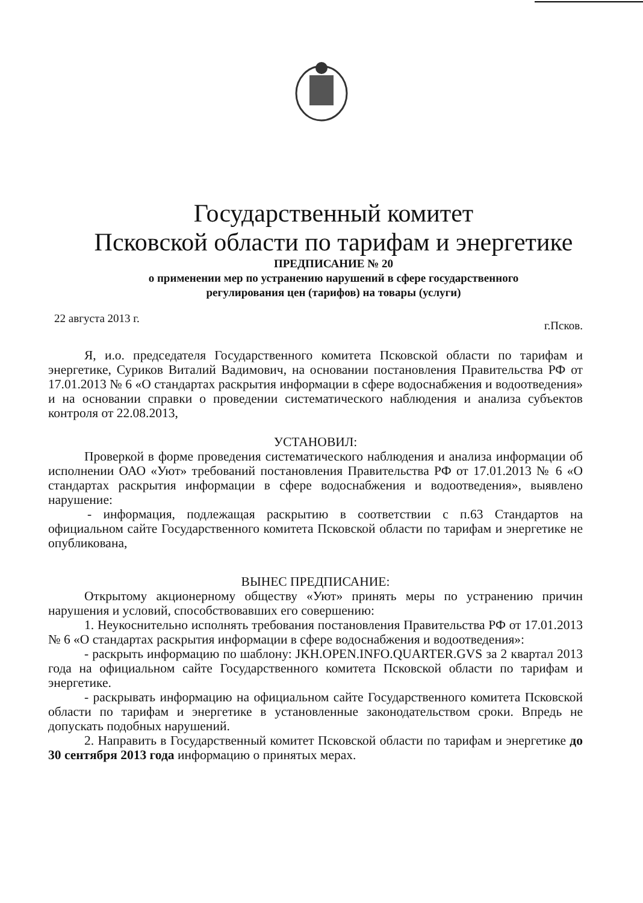Государственный комитет
Псковской области по тарифам и энергетике
ПРЕДПИСАНИЕ № 20
о применении мер по устранению нарушений в сфере государственного
регулирования цен (тарифов) на товары (услуги)
22 августа 2013 г. г.Псков.
Я, и.о. председателя Государственного комитета Псковской области по тарифам и энергетике, Суриков Виталий Вадимович, на основании постановления Правительства РФ от 17.01.2013 № 6 «О стандартах раскрытия информации в сфере водоснабжения и водоотведения» и на основании справки о проведении систематического наблюдения и анализа субъектов контроля от 22.08.2013,
УСТАНОВИЛ:
Проверкой в форме проведения систематического наблюдения и анализа информации об исполнении ОАО «Уют» требований постановления Правительства РФ от 17.01.2013 № 6 «О стандартах раскрытия информации в сфере водоснабжения и водоотведения», выявлено нарушение:
- информация, подлежащая раскрытию в соответствии с п.63 Стандартов на официальном сайте Государственного комитета Псковской области по тарифам и энергетике не опубликована,
ВЫНЕС ПРЕДПИСАНИЕ:
Открытому акционерному обществу «Уют» принять меры по устранению причин нарушения и условий, способствовавших его совершению:
1. Неукоснительно исполнять требования постановления Правительства РФ от 17.01.2013 № 6 «О стандартах раскрытия информации в сфере водоснабжения и водоотведения»:
- раскрыть информацию по шаблону: JKH.OPEN.INFO.QUARTER.GVS за 2 квартал 2013 года на официальном сайте Государственного комитета Псковской области по тарифам и энергетике.
- раскрывать информацию на официальном сайте Государственного комитета Псковской области по тарифам и энергетике в установленные законодательством сроки. Впредь не допускать подобных нарушений.
2. Направить в Государственный комитет Псковской области по тарифам и энергетике до 30 сентября 2013 года информацию о принятых мерах.